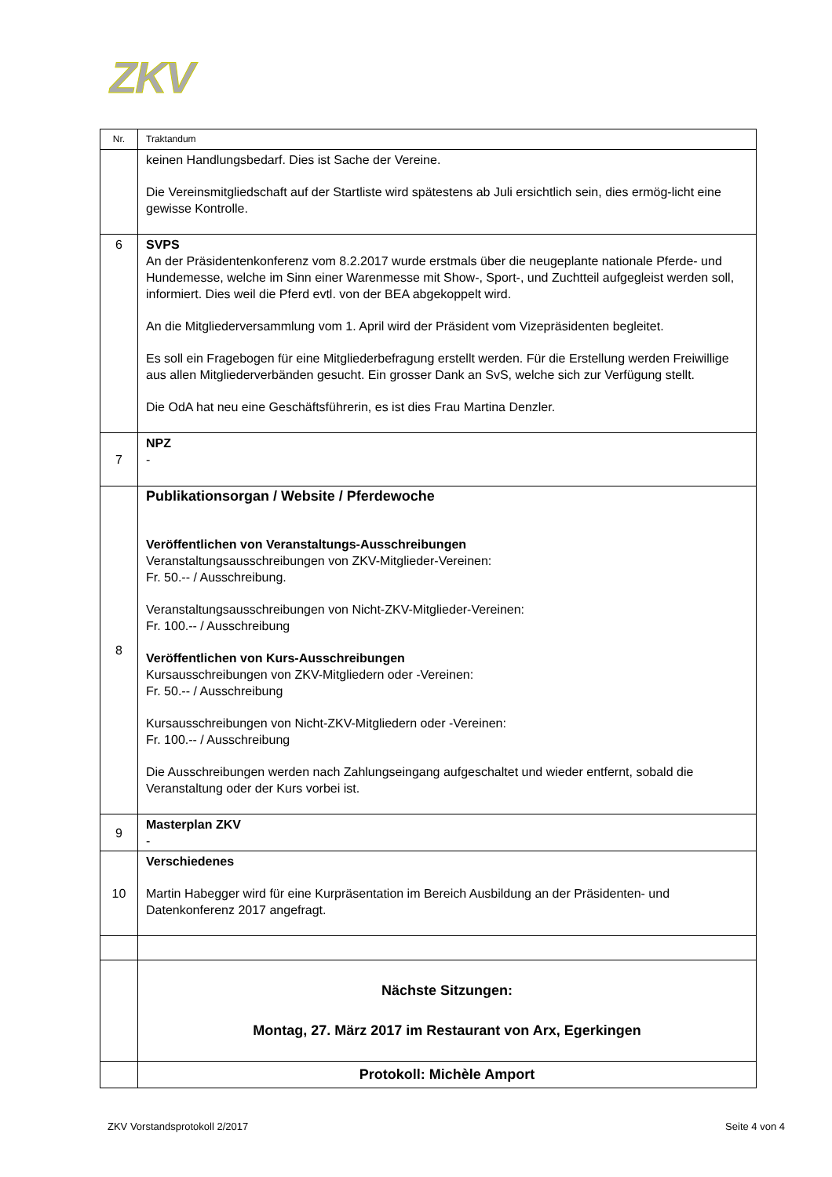ZKV
| Nr. | Traktandum |
| --- | --- |
| | keinen Handlungsbedarf. Dies ist Sache der Vereine. Die Vereinsmitgliedschaft auf der Startliste wird spätestens ab Juli ersichtlich sein, dies ermög-licht eine gewisse Kontrolle. |
| 6 | SVPS An der Präsidentenkonferenz vom 8.2.2017 wurde erstmals über die neugeplante nationale Pferde- und Hundemesse, welche im Sinn einer Warenmesse mit Show-, Sport-, und Zuchtteil aufgegleist werden soll, informiert. Dies weil die Pferd evtl. von der BEA abgekoppelt wird. An die Mitgliederversammlung vom 1. April wird der Präsident vom Vizepräsidenten begleitet. Es soll ein Fragebogen für eine Mitgliederbefragung erstellt werden. Für die Erstellung werden Freiwillige aus allen Mitgliederverbänden gesucht. Ein grosser Dank an SvS, welche sich zur Verfügung stellt. Die OdA hat neu eine Geschäftsführerin, es ist dies Frau Martina Denzler. |
| 7 | NPZ - |
| 8 | Publikationsorgan / Website / Pferdewoche Veröffentlichen von Veranstaltungs-Ausschreibungen Veranstaltungsausschreibungen von ZKV-Mitglieder-Vereinen: Fr. 50.-- / Ausschreibung. Veranstaltungsausschreibungen von Nicht-ZKV-Mitglieder-Vereinen: Fr. 100.-- / Ausschreibung Veröffentlichen von Kurs-Ausschreibungen Kursausschreibungen von ZKV-Mitgliedern oder -Vereinen: Fr. 50.-- / Ausschreibung Kursausschreibungen von Nicht-ZKV-Mitgliedern oder -Vereinen: Fr. 100.-- / Ausschreibung Die Ausschreibungen werden nach Zahlungseingang aufgeschaltet und wieder entfernt, sobald die Veranstaltung oder der Kurs vorbei ist. |
| 9 | Masterplan ZKV - |
| 10 | Verschiedenes Martin Habegger wird für eine Kurpräsentation im Bereich Ausbildung an der Präsidenten- und Datenkonferenz 2017 angefragt. |
| | Nächste Sitzungen: Montag, 27. März 2017 im Restaurant von Arx, Egerkingen |
| | Protokoll: Michèle Amport |
ZKV Vorstandsprotokoll 2/2017 Seite 4 von 4